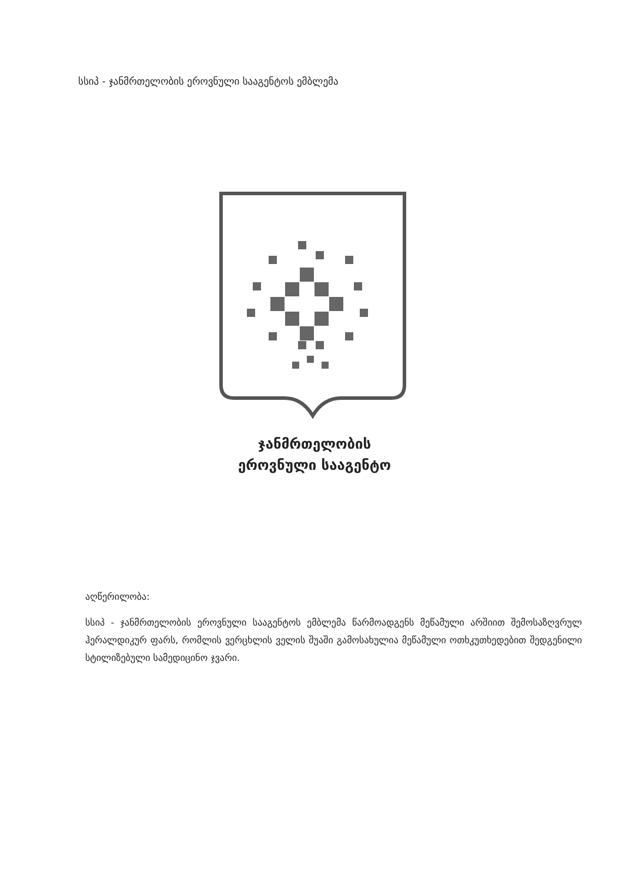სსიპ - ჯანმრთელობის ეროვნული სააგენტოს ემბლემა
ჯანმრთელობის
ეროვნული სააგენტო
აღწერილობა:
სსიპ - ჯანმრთელობის ეროვნული სააგენტოს ემბლემა წარმოადგენს მეწამული არშიით შემოსაზღვრულ ჰერალდიკურ ფარს, რომლის ვერცხლის ველის შუაში გამოსახულია მეწამული ოთხკუთხედებით შედგენილი სტილიზებული სამედიცინო ჯვარი.